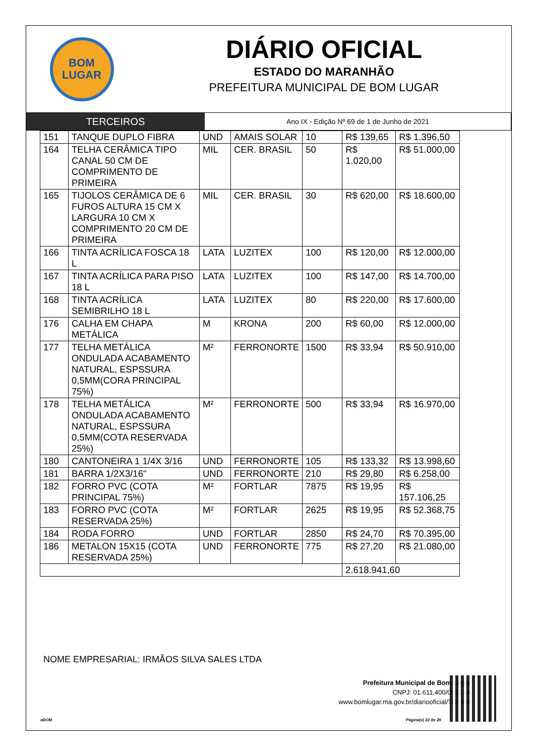BOM
LUGAR
DIÁRIO OFICIAL
ESTADO DO MARANHÃO
PREFEITURA MUNICIPAL DE BOM LUGAR
TERCEIROS
Ano IX - Edição Nº 69 de 1 de Junho de 2021
| 151 | TANQUE DUPLO FIBRA | UND | AMAIS SOLAR | 10 | R$ 139,65 | R$ 1.396,50 |
| 164 | TELHA CERÂMICA TIPO CANAL 50 CM DE COMPRIMENTO DE PRIMEIRA | MIL | CER. BRASIL | 50 | R$ 1.020,00 | R$ 51.000,00 |
| 165 | TIJOLOS CERÂMICA DE 6 FUROS ALTURA 15 CM X LARGURA 10 CM X COMPRIMENTO 20 CM DE PRIMEIRA | MIL | CER. BRASIL | 30 | R$ 620,00 | R$ 18.600,00 |
| 166 | TINTA ACRÍLICA FOSCA 18 L | LATA | LUZITEX | 100 | R$ 120,00 | R$ 12.000,00 |
| 167 | TINTA ACRÍLICA PARA PISO 18 L | LATA | LUZITEX | 100 | R$ 147,00 | R$ 14.700,00 |
| 168 | TINTA ACRÍLICA SEMIBRILHO 18 L | LATA | LUZITEX | 80 | R$ 220,00 | R$ 17.600,00 |
| 176 | CALHA EM CHAPA METÁLICA | M | KRONA | 200 | R$ 60,00 | R$ 12.000,00 |
| 177 | TELHA METÁLICA ONDULADA ACABAMENTO NATURAL, ESPSSURA 0,5MM(CORA PRINCIPAL 75%) | M² | FERRONORTE | 1500 | R$ 33,94 | R$ 50.910,00 |
| 178 | TELHA METÁLICA ONDULADA ACABAMENTO NATURAL, ESPSSURA 0,5MM(COTA RESERVADA 25%) | M² | FERRONORTE | 500 | R$ 33,94 | R$ 16.970,00 |
| 180 | CANTONEIRA 1 1/4X 3/16 | UND | FERRONORTE | 105 | R$ 133,32 | R$ 13.998,60 |
| 181 | BARRA 1/2X3/16" | UND | FERRONORTE | 210 | R$ 29,80 | R$ 6.258,00 |
| 182 | FORRO PVC (COTA PRINCIPAL 75%) | M² | FORTLAR | 7875 | R$ 19,95 | R$ 157.106,25 |
| 183 | FORRO PVC (COTA RESERVADA 25%) | M² | FORTLAR | 2625 | R$ 19,95 | R$ 52.368,75 |
| 184 | RODA FORRO | UND | FORTLAR | 2850 | R$ 24,70 | R$ 70.395,00 |
| 186 | METALON 15X15 (COTA RESERVADA 25%) | UND | FERRONORTE | 775 | R$ 27,20 | R$ 21.080,00 |
| | | | | | 2.618.941,60 | |
NOME EMPRESARIAL: IRMÃOS SILVA SALES LTDA
Prefeitura Municipal de Bom Lugar
CNPJ: 01.611.400/0001-04
www.bomlugar.ma.gov.br/diariooficial/?id=998
aDOM Página(s) 22 de 29